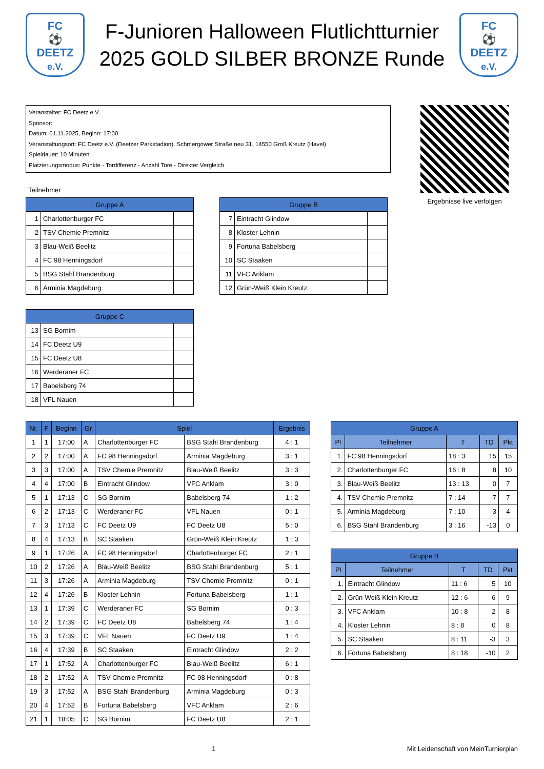FC
⚽
DEETZ
e.V.
F-Junioren Halloween Flutlichtturnier 2025 GOLD SILBER BRONZE Runde
FC
⚽
DEETZ
e.V.
Veranstalter: FC Deetz e.V.
Sponsor:
Datum: 01.11.2025, Beginn: 17:00
Veranstaltungsort: FC Deetz e.V. (Deetzer Parkstadion), Schmergower Straße neu 31, 14550 Groß Kreutz (Havel)
Spieldauer: 10 Minuten
Platzierungsmodus: Punkte - Tordifferenz - Anzahl Tore - Direkter Vergleich
Ergebnisse live verfolgen
Teilnehmer
| Gruppe A | | |
| --- | --- | --- |
| 1 | Charlottenburger FC | |
| 2 | TSV Chemie Premnitz | |
| 3 | Blau-Weiß Beelitz | |
| 4 | FC 98 Henningsdorf | |
| 5 | BSG Stahl Brandenburg | |
| 6 | Arminia Magdeburg | |
| Gruppe B | | |
| --- | --- | --- |
| 7 | Eintracht Glindow | |
| 8 | Kloster Lehnin | |
| 9 | Fortuna Babelsberg | |
| 10 | SC Staaken | |
| 11 | VFC Anklam | |
| 12 | Grün-Weiß Klein Kreutz | |
| Gruppe C | | |
| --- | --- | --- |
| 13 | SG Bornim | |
| 14 | FC Deetz U9 | |
| 15 | FC Deetz U8 | |
| 16 | Werderaner FC | |
| 17 | Babelsberg 74 | |
| 18 | VFL Nauen | |
| Nr. | F | Beginn | Gr | Spiel | | Ergebnis |
| --- | --- | --- | --- | --- | --- | --- |
| 1 | 1 | 17:00 | A | Charlottenburger FC | BSG Stahl Brandenburg | 4 : 1 |
| 2 | 2 | 17:00 | A | FC 98 Henningsdorf | Arminia Magdeburg | 3 : 1 |
| 3 | 3 | 17:00 | A | TSV Chemie Premnitz | Blau-Weiß Beelitz | 3 : 3 |
| 4 | 4 | 17:00 | B | Eintracht Glindow | VFC Anklam | 3 : 0 |
| 5 | 1 | 17:13 | C | SG Bornim | Babelsberg 74 | 1 : 2 |
| 6 | 2 | 17:13 | C | Werderaner FC | VFL Nauen | 0 : 1 |
| 7 | 3 | 17:13 | C | FC Deetz U9 | FC Deetz U8 | 5 : 0 |
| 8 | 4 | 17:13 | B | SC Staaken | Grün-Weiß Klein Kreutz | 1 : 3 |
| 9 | 1 | 17:26 | A | FC 98 Henningsdorf | Charlottenburger FC | 2 : 1 |
| 10 | 2 | 17:26 | A | Blau-Weiß Beelitz | BSG Stahl Brandenburg | 5 : 1 |
| 11 | 3 | 17:26 | A | Arminia Magdeburg | TSV Chemie Premnitz | 0 : 1 |
| 12 | 4 | 17:26 | B | Kloster Lehnin | Fortuna Babelsberg | 1 : 1 |
| 13 | 1 | 17:39 | C | Werderaner FC | SG Bornim | 0 : 3 |
| 14 | 2 | 17:39 | C | FC Deetz U8 | Babelsberg 74 | 1 : 4 |
| 15 | 3 | 17:39 | C | VFL Nauen | FC Deetz U9 | 1 : 4 |
| 16 | 4 | 17:39 | B | SC Staaken | Eintracht Glindow | 2 : 2 |
| 17 | 1 | 17:52 | A | Charlottenburger FC | Blau-Weiß Beelitz | 6 : 1 |
| 18 | 2 | 17:52 | A | TSV Chemie Premnitz | FC 98 Henningsdorf | 0 : 8 |
| 19 | 3 | 17:52 | A | BSG Stahl Brandenburg | Arminia Magdeburg | 0 : 3 |
| 20 | 4 | 17:52 | B | Fortuna Babelsberg | VFC Anklam | 2 : 6 |
| 21 | 1 | 18:05 | C | SG Bornim | FC Deetz U8 | 2 : 1 |
| Gruppe A | | | | |
| --- | --- | --- | --- | --- |
| Pl | Teilnehmer | T | TD | Pkt |
| 1. | FC 98 Henningsdorf | 18 : 3 | 15 | 15 |
| 2. | Charlottenburger FC | 16 : 8 | 8 | 10 |
| 3. | Blau-Weiß Beelitz | 13 : 13 | 0 | 7 |
| 4. | TSV Chemie Premnitz | 7 : 14 | -7 | 7 |
| 5. | Arminia Magdeburg | 7 : 10 | -3 | 4 |
| 6. | BSG Stahl Brandenburg | 3 : 16 | -13 | 0 |
| Gruppe B | | | | |
| --- | --- | --- | --- | --- |
| Pl | Teilnehmer | T | TD | Pkt |
| 1. | Eintracht Glindow | 11 : 6 | 5 | 10 |
| 2. | Grün-Weiß Klein Kreutz | 12 : 6 | 6 | 9 |
| 3. | VFC Anklam | 10 : 8 | 2 | 8 |
| 4. | Kloster Lehnin | 8 : 8 | 0 | 8 |
| 5. | SC Staaken | 8 : 11 | -3 | 3 |
| 6. | Fortuna Babelsberg | 8 : 18 | -10 | 2 |
1 Mit Leidenschaft von MeinTurnierplan